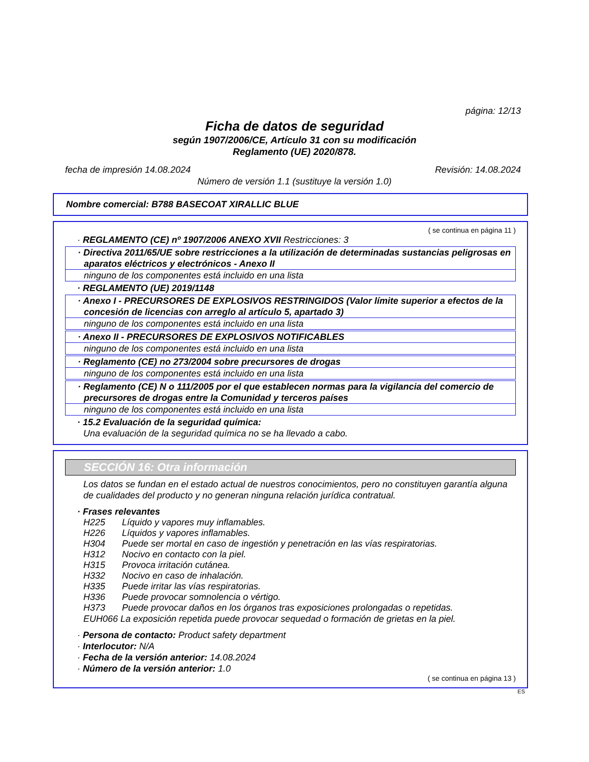página: 12/13
Ficha de datos de seguridad
según 1907/2006/CE, Artículo 31 con su modificación
Reglamento (UE) 2020/878.
fecha de impresión 14.08.2024 Revisión: 14.08.2024
Número de versión 1.1 (sustituye la versión 1.0)
Nombre comercial: B788 BASECOAT XIRALLIC BLUE
( se continua en página 11 )
· REGLAMENTO (CE) nº 1907/2006 ANEXO XVII Restricciones: 3
· Directiva 2011/65/UE sobre restricciones a la utilización de determinadas sustancias peligrosas en aparatos eléctricos y electrónicos - Anexo II
ninguno de los componentes está incluido en una lista
· REGLAMENTO (UE) 2019/1148
· Anexo I - PRECURSORES DE EXPLOSIVOS RESTRINGIDOS (Valor límite superior a efectos de la concesión de licencias con arreglo al artículo 5, apartado 3)
ninguno de los componentes está incluido en una lista
· Anexo II - PRECURSORES DE EXPLOSIVOS NOTIFICABLES
ninguno de los componentes está incluido en una lista
· Reglamento (CE) no 273/2004 sobre precursores de drogas
ninguno de los componentes está incluido en una lista
· Reglamento (CE) N o 111/2005 por el que establecen normas para la vigilancia del comercio de precursores de drogas entre la Comunidad y terceros países
ninguno de los componentes está incluido en una lista
· 15.2 Evaluación de la seguridad química:
Una evaluación de la seguridad química no se ha llevado a cabo.
SECCIÓN 16: Otra información
Los datos se fundan en el estado actual de nuestros conocimientos, pero no constituyen garantía alguna de cualidades del producto y no generan ninguna relación jurídica contratual.
· Frases relevantes
H225 Líquido y vapores muy inflamables.
H226 Líquidos y vapores inflamables.
H304 Puede ser mortal en caso de ingestión y penetración en las vías respiratorias.
H312 Nocivo en contacto con la piel.
H315 Provoca irritación cutánea.
H332 Nocivo en caso de inhalación.
H335 Puede irritar las vías respiratorias.
H336 Puede provocar somnolencia o vértigo.
H373 Puede provocar daños en los órganos tras exposiciones prolongadas o repetidas.
EUH066 La exposición repetida puede provocar sequedad o formación de grietas en la piel.
· Persona de contacto: Product safety department
· Interlocutor: N/A
· Fecha de la versión anterior: 14.08.2024
· Número de la versión anterior: 1.0
( se continua en página 13 )
ES